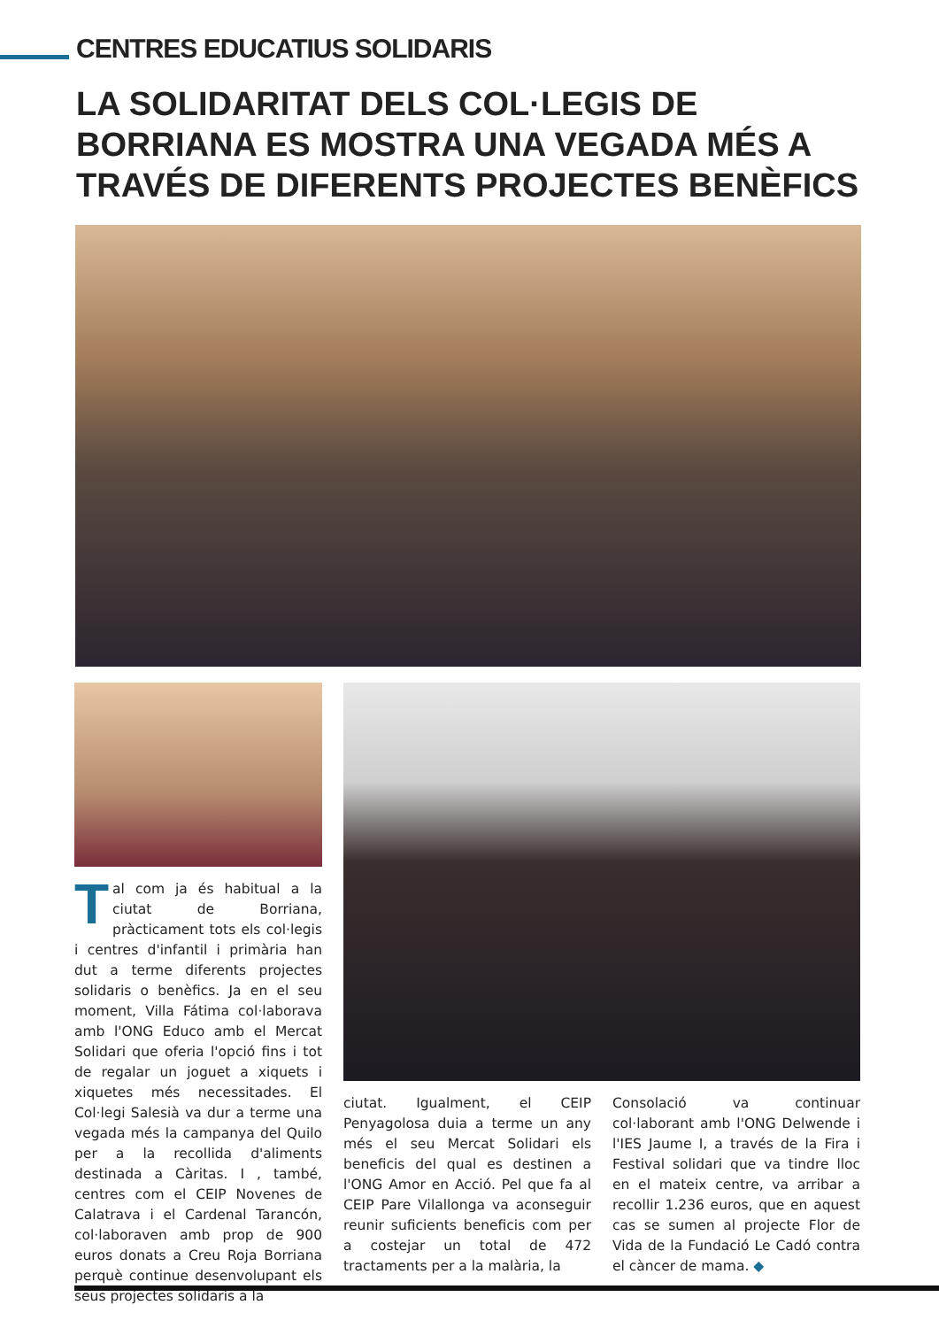CENTRES EDUCATIUS SOLIDARIS
LA SOLIDARITAT DELS COL·LEGIS DE BORRIANA ES MOSTRA UNA VEGADA MÉS A TRAVÉS DE DIFERENTS PROJECTES BENÈFICS
Tal com ja és habitual a la ciutat de Borriana, pràcticament tots els col·legis i centres d'infantil i primària han dut a terme diferents projectes solidaris o benèfics. Ja en el seu moment, Villa Fátima col·laborava amb l'ONG Educo amb el Mercat Solidari que oferia l'opció fins i tot de regalar un joguet a xiquets i xiquetes més necessitades. El Col·legi Salesià va dur a terme una vegada més la campanya del Quilo per a la recollida d'aliments destinada a Càritas. I , també, centres com el CEIP Novenes de Calatrava i el Cardenal Tarancón, col·laboraven amb prop de 900 euros donats a Creu Roja Borriana perquè continue desenvolupant els seus projectes solidaris a la
ciutat. Igualment, el CEIP Penyagolosa duia a terme un any més el seu Mercat Solidari els beneficis del qual es destinen a l'ONG Amor en Acció. Pel que fa al CEIP Pare Vilallonga va aconseguir reunir suficients beneficis com per a costejar un total de 472 tractaments per a la malària, la
Consolació va continuar col·laborant amb l'ONG Delwende i l'IES Jaume I, a través de la Fira i Festival solidari que va tindre lloc en el mateix centre, va arribar a recollir 1.236 euros, que en aquest cas se sumen al projecte Flor de Vida de la Fundació Le Cadó contra el càncer de mama. ◆